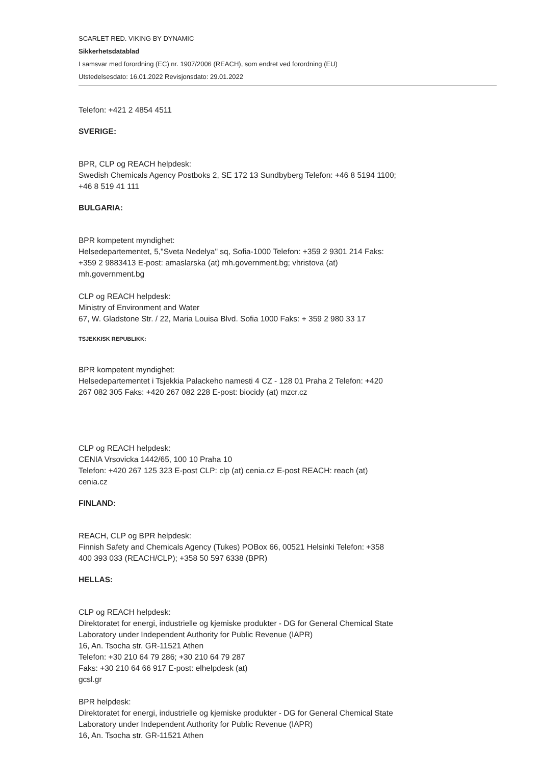SCARLET RED. VIKING BY DYNAMIC
Sikkerhetsdatablad
I samsvar med forordning (EC) nr. 1907/2006 (REACH), som endret ved forordning (EU)
Utstedelsesdato: 16.01.2022 Revisjonsdato: 29.01.2022
Telefon: +421 2 4854 4511
SVERIGE:
BPR, CLP og REACH helpdesk:
Swedish Chemicals Agency Postboks 2, SE 172 13 Sundbyberg Telefon: +46 8 5194 1100;
+46 8 519 41 111
BULGARIA:
BPR kompetent myndighet:
Helsedepartementet, 5,"Sveta Nedelya" sq, Sofia-1000 Telefon: +359 2 9301 214 Faks:
+359 2 9883413 E-post: amaslarska (at) mh.government.bg; vhristova (at)
mh.government.bg
CLP og REACH helpdesk:
Ministry of Environment and Water
67, W. Gladstone Str. / 22, Maria Louisa Blvd. Sofia 1000 Faks: + 359 2 980 33 17
TSJEKKISK REPUBLIKK:
BPR kompetent myndighet:
Helsedepartementet i Tsjekkia Palackeho namesti 4 CZ - 128 01 Praha 2 Telefon: +420
267 082 305 Faks: +420 267 082 228 E-post: biocidy (at) mzcr.cz
CLP og REACH helpdesk:
CENIA Vrsovicka 1442/65, 100 10 Praha 10
Telefon: +420 267 125 323 E-post CLP: clp (at) cenia.cz E-post REACH: reach (at)
cenia.cz
FINLAND:
REACH, CLP og BPR helpdesk:
Finnish Safety and Chemicals Agency (Tukes) POBox 66, 00521 Helsinki Telefon: +358
400 393 033 (REACH/CLP); +358 50 597 6338 (BPR)
HELLAS:
CLP og REACH helpdesk:
Direktoratet for energi, industrielle og kjemiske produkter - DG for General Chemical State
Laboratory under Independent Authority for Public Revenue (IAPR)
16, An. Tsocha str. GR-11521 Athen
Telefon: +30 210 64 79 286; +30 210 64 79 287
Faks: +30 210 64 66 917 E-post: elhelpdesk (at)
gcsl.gr
BPR helpdesk:
Direktoratet for energi, industrielle og kjemiske produkter - DG for General Chemical State
Laboratory under Independent Authority for Public Revenue (IAPR)
16, An. Tsocha str. GR-11521 Athen